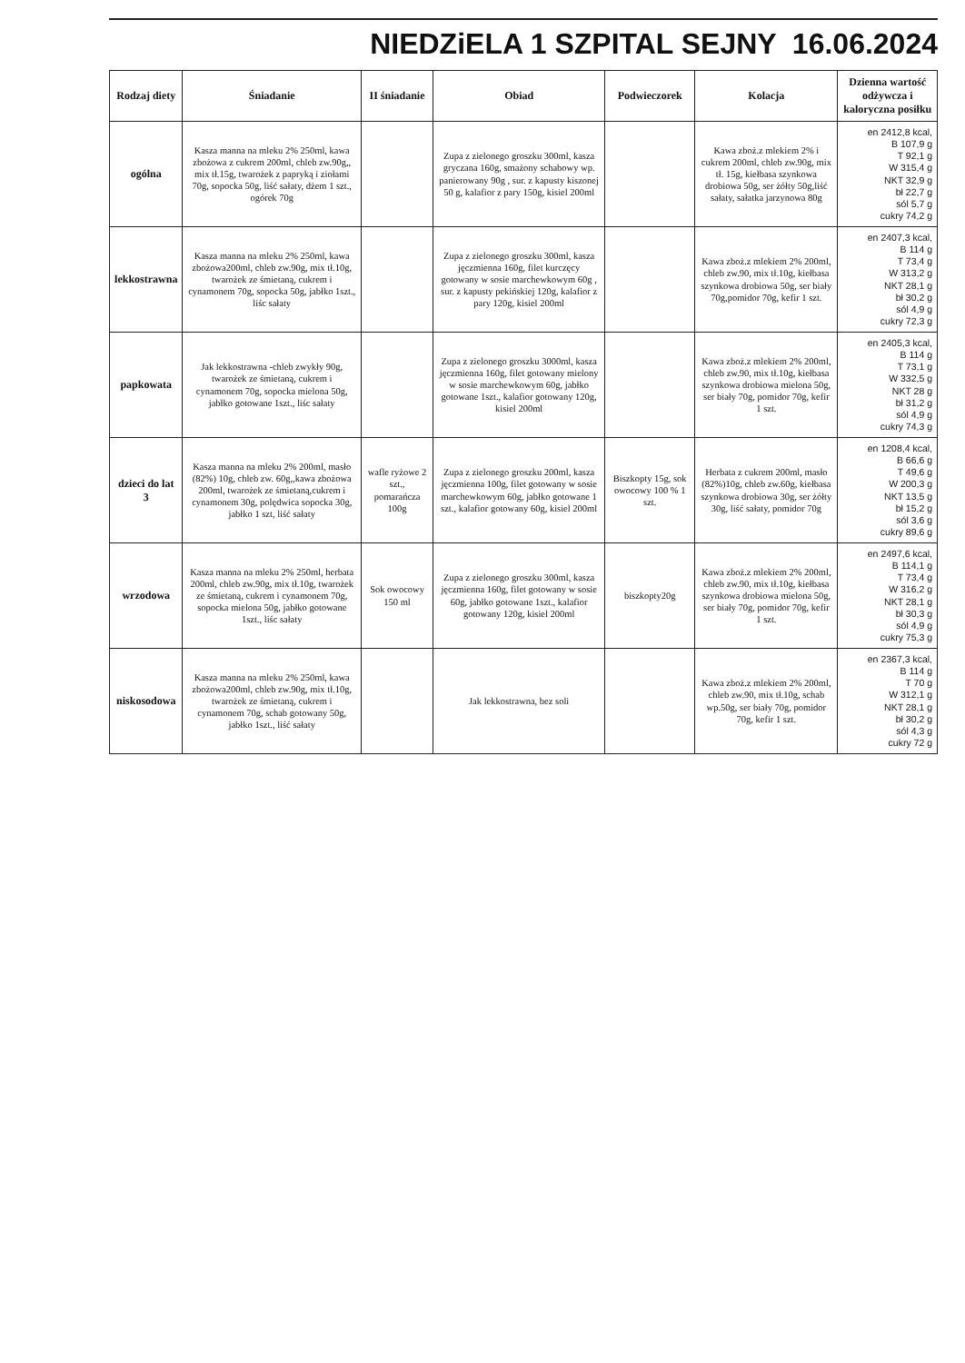NIEDZiELA 1 SZPITAL SEJNY 16.06.2024
| Rodzaj diety | Śniadanie | II śniadanie | Obiad | Podwieczorek | Kolacja | Dzienna wartość odżywcza i kaloryczna posiłku |
| --- | --- | --- | --- | --- | --- | --- |
| ogólna | Kasza manna na mleku 2% 250ml, kawa zbożowa z cukrem 200ml, chleb zw.90g,, mix tł.15g, twarożek z papryką i ziołami 70g, sopocka 50g, liść sałaty, dżem 1 szt., ogórek 70g | | Zupa z zielonego groszku 300ml, kasza gryczana 160g, smażony schabowy wp. panierowany 90g , sur. z kapusty kiszonej 50 g, kalafior z pary 150g, kisiel 200ml | | Kawa zboż.z mlekiem 2% i cukrem 200ml, chleb zw.90g, mix tł. 15g, kiełbasa szynkowa drobiowa 50g, ser żółty 50g,liść sałaty, sałatka jarzynowa 80g | en 2412,8 kcal, B 107,9 g T 92,1 g W 315,4 g NKT 32,9 g bł 22,7 g sól 5,7 g cukry 74,2 g |
| lekkostrawna | Kasza manna na mleku 2% 250ml, kawa zbożowa200ml, chleb zw.90g, mix tł.10g, twarożek ze śmietaną, cukrem i cynamonem 70g, sopocka 50g, jabłko 1szt., liśc sałaty | | Zupa z zielonego groszku 300ml, kasza jęczmienna 160g, filet kurczęcy gotowany w sosie marchewkowym 60g , sur. z kapusty pekińskiej 120g, kalafior z pary 120g, kisiel 200ml | | Kawa zboż.z mlekiem 2% 200ml, chleb zw.90, mix tł.10g, kiełbasa szynkowa drobiowa 50g, ser biały 70g,pomidor 70g, kefir 1 szt. | en 2407,3 kcal, B 114 g T 73,4 g W 313,2 g NKT 28,1 g bł 30,2 g sól 4,9 g cukry 72,3 g |
| papkowata | Jak lekkostrawna -chleb zwykły 90g, twarożek ze śmietaną, cukrem i cynamonem 70g, sopocka mielona 50g, jabłko gotowane 1szt., liśc sałaty | | Zupa z zielonego groszku 3000ml, kasza jęczmienna 160g, filet gotowany mielony w sosie marchewkowym 60g, jabłko gotowane 1szt., kalafior gotowany 120g, kisiel 200ml | | Kawa zboż.z mlekiem 2% 200ml, chleb zw.90, mix tł.10g, kiełbasa szynkowa drobiowa mielona 50g, ser biały 70g, pomidor 70g, kefir 1 szt. | en 2405,3 kcal, B 114 g T 73,1 g W 332,5 g NKT 28 g bł 31,2 g sól 4,9 g cukry 74,3 g |
| dzieci do lat 3 | Kasza manna na mleku 2% 200ml, masło (82%) 10g, chleb zw. 60g,,kawa zbożowa 200ml, twarożek ze śmietaną,cukrem i cynamonem 30g, polędwica sopocka 30g, jabłko 1 szt, liść sałaty | wafle ryżowe 2 szt., pomarańcza 100g | Zupa z zielonego groszku 200ml, kasza jęczmienna 100g, filet gotowany w sosie marchewkowym 60g, jabłko gotowane 1 szt., kalafior gotowany 60g, kisiel 200ml | Biszkopty 15g, sok owocowy 100 % 1 szt. | Herbata z cukrem 200ml, masło (82%)10g, chleb zw.60g, kiełbasa szynkowa drobiowa 30g, ser żółty 30g, liść sałaty, pomidor 70g | en 1208,4 kcal, B 66,6 g T 49,6 g W 200,3 g NKT 13,5 g bł 15,2 g sól 3,6 g cukry 89,6 g |
| wrzodowa | Kasza manna na mleku 2% 250ml, herbata 200ml, chleb zw.90g, mix tł.10g, twarożek ze śmietaną, cukrem i cynamonem 70g, sopocka mielona 50g, jabłko gotowane 1szt., liśc sałaty | Sok owocowy 150 ml | Zupa z zielonego groszku 300ml, kasza jęczmienna 160g, filet gotowany w sosie 60g, jabłko gotowane 1szt., kalafior gotowany 120g, kisiel 200ml | biszkopty20g | Kawa zboż.z mlekiem 2% 200ml, chleb zw.90, mix tł.10g, kiełbasa szynkowa drobiowa mielona 50g, ser biały 70g, pomidor 70g, kefir 1 szt. | en 2497,6 kcal, B 114,1 g T 73,4 g W 316,2 g NKT 28,1 g bł 30,3 g sól 4,9 g cukry 75,3 g |
| niskosodowa | Kasza manna na mleku 2% 250ml, kawa zbożowa200ml, chleb zw.90g, mix tł.10g, twarożek ze śmietaną, cukrem i cynamonem 70g, schab gotowany 50g, jabłko 1szt., liść sałaty | | Jak lekkostrawna, bez soli | | Kawa zboż.z mlekiem 2% 200ml, chleb zw.90, mix tł.10g, schab wp.50g, ser biały 70g, pomidor 70g, kefir 1 szt. | en 2367,3 kcal, B 114 g T 70 g W 312,1 g NKT 28,1 g bł 30,2 g sól 4,3 g cukry 72 g |